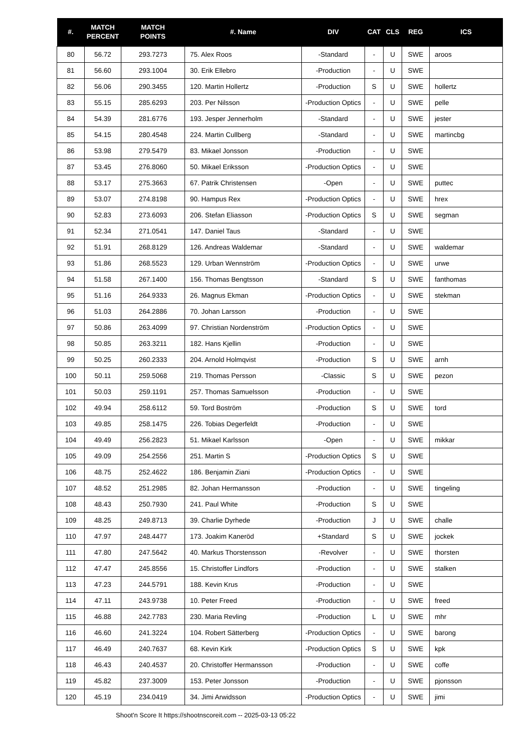| #. | MATCH PERCENT | MATCH POINTS | #. Name | DIV | CAT | CLS | REG | ICS |
| --- | --- | --- | --- | --- | --- | --- | --- | --- |
| 80 | 56.72 | 293.7273 | 75. Alex Roos | -Standard | - | U | SWE | aroos |
| 81 | 56.60 | 293.1004 | 30. Erik Ellebro | -Production | - | U | SWE | |
| 82 | 56.06 | 290.3455 | 120. Martin Hollertz | -Production | S | U | SWE | hollertz |
| 83 | 55.15 | 285.6293 | 203. Per Nilsson | -Production Optics | - | U | SWE | pelle |
| 84 | 54.39 | 281.6776 | 193. Jesper Jennerholm | -Standard | - | U | SWE | jester |
| 85 | 54.15 | 280.4548 | 224. Martin Cullberg | -Standard | - | U | SWE | martincbg |
| 86 | 53.98 | 279.5479 | 83. Mikael Jonsson | -Production | - | U | SWE | |
| 87 | 53.45 | 276.8060 | 50. Mikael Eriksson | -Production Optics | - | U | SWE | |
| 88 | 53.17 | 275.3663 | 67. Patrik Christensen | -Open | - | U | SWE | puttec |
| 89 | 53.07 | 274.8198 | 90. Hampus Rex | -Production Optics | - | U | SWE | hrex |
| 90 | 52.83 | 273.6093 | 206. Stefan Eliasson | -Production Optics | S | U | SWE | segman |
| 91 | 52.34 | 271.0541 | 147. Daniel Taus | -Standard | - | U | SWE | |
| 92 | 51.91 | 268.8129 | 126. Andreas Waldemar | -Standard | - | U | SWE | waldemar |
| 93 | 51.86 | 268.5523 | 129. Urban Wennström | -Production Optics | - | U | SWE | urwe |
| 94 | 51.58 | 267.1400 | 156. Thomas Bengtsson | -Standard | S | U | SWE | fanthomas |
| 95 | 51.16 | 264.9333 | 26. Magnus Ekman | -Production Optics | - | U | SWE | stekman |
| 96 | 51.03 | 264.2886 | 70. Johan Larsson | -Production | - | U | SWE | |
| 97 | 50.86 | 263.4099 | 97. Christian Nordenström | -Production Optics | - | U | SWE | |
| 98 | 50.85 | 263.3211 | 182. Hans Kjellin | -Production | - | U | SWE | |
| 99 | 50.25 | 260.2333 | 204. Arnold Holmqvist | -Production | S | U | SWE | arnh |
| 100 | 50.11 | 259.5068 | 219. Thomas Persson | -Classic | S | U | SWE | pezon |
| 101 | 50.03 | 259.1191 | 257. Thomas Samuelsson | -Production | - | U | SWE | |
| 102 | 49.94 | 258.6112 | 59. Tord Boström | -Production | S | U | SWE | tord |
| 103 | 49.85 | 258.1475 | 226. Tobias Degerfeldt | -Production | - | U | SWE | |
| 104 | 49.49 | 256.2823 | 51. Mikael Karlsson | -Open | - | U | SWE | mikkar |
| 105 | 49.09 | 254.2556 | 251. Martin S | -Production Optics | S | U | SWE | |
| 106 | 48.75 | 252.4622 | 186. Benjamin Ziani | -Production Optics | - | U | SWE | |
| 107 | 48.52 | 251.2985 | 82. Johan Hermansson | -Production | - | U | SWE | tingeling |
| 108 | 48.43 | 250.7930 | 241. Paul White | -Production | S | U | SWE | |
| 109 | 48.25 | 249.8713 | 39. Charlie Dyrhede | -Production | J | U | SWE | challe |
| 110 | 47.97 | 248.4477 | 173. Joakim Kaneröd | +Standard | S | U | SWE | jockek |
| 111 | 47.80 | 247.5642 | 40. Markus Thorstensson | -Revolver | - | U | SWE | thorsten |
| 112 | 47.47 | 245.8556 | 15. Christoffer Lindfors | -Production | - | U | SWE | stalken |
| 113 | 47.23 | 244.5791 | 188. Kevin Krus | -Production | - | U | SWE | |
| 114 | 47.11 | 243.9738 | 10. Peter Freed | -Production | - | U | SWE | freed |
| 115 | 46.88 | 242.7783 | 230. Maria Revling | -Production | L | U | SWE | mhr |
| 116 | 46.60 | 241.3224 | 104. Robert Sätterberg | -Production Optics | - | U | SWE | barong |
| 117 | 46.49 | 240.7637 | 68. Kevin Kirk | -Production Optics | S | U | SWE | kpk |
| 118 | 46.43 | 240.4537 | 20. Christoffer Hermansson | -Production | - | U | SWE | coffe |
| 119 | 45.82 | 237.3009 | 153. Peter Jonsson | -Production | - | U | SWE | pjonsson |
| 120 | 45.19 | 234.0419 | 34. Jimi Arwidsson | -Production Optics | - | U | SWE | jimi |
Shoot'n Score It https://shootnscoreit.com -- 2025-03-13 05:22